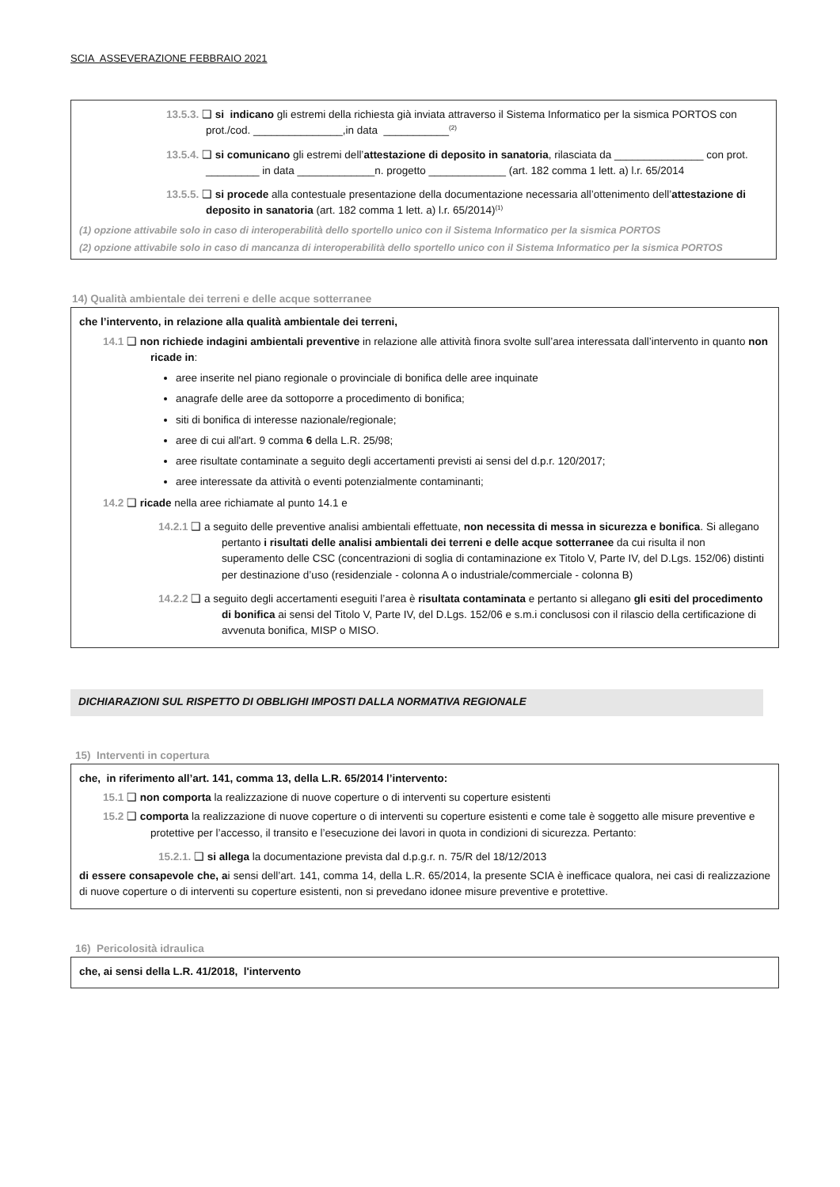SCIA ASSEVERAZIONE FEBBRAIO 2021
13.5.3. ❑ si indicano gli estremi della richiesta già inviata attraverso il Sistema Informatico per la sismica PORTOS con prot./cod. _______________,in data ___________<sup>(2)</sup>
13.5.4. ❑ si comunicano gli estremi dell’attestazione di deposito in sanatoria, rilasciata da _______________ con prot. _________ in data _____________n. progetto _____________ (art. 182 comma 1 lett. a) l.r. 65/2014
13.5.5. ❑ si procede alla contestuale presentazione della documentazione necessaria all’ottenimento dell’attestazione di deposito in sanatoria (art. 182 comma 1 lett. a) l.r. 65/2014)<sup>(1)</sup>
(1) opzione attivabile solo in caso di interoperabilità dello sportello unico con il Sistema Informatico per la sismica PORTOS
(2) opzione attivabile solo in caso di mancanza di interoperabilità dello sportello unico con il Sistema Informatico per la sismica PORTOS
14) Qualità ambientale dei terreni e delle acque sotterranee
che l’intervento, in relazione alla qualità ambientale dei terreni,
14.1 ❑ non richiede indagini ambientali preventive in relazione alle attività finora svolte sull’area interessata dall’intervento in quanto non ricade in:
aree inserite nel piano regionale o provinciale di bonifica delle aree inquinate
anagrafe delle aree da sottoporre a procedimento di bonifica;
siti di bonifica di interesse nazionale/regionale;
aree di cui all'art. 9 comma 6 della L.R. 25/98;
aree risultate contaminate a seguito degli accertamenti previsti ai sensi del d.p.r. 120/2017;
aree interessate da attività o eventi potenzialmente contaminanti;
14.2 ❑ ricade nella aree richiamate al punto 14.1 e
14.2.1 ❑ a seguito delle preventive analisi ambientali effettuate, non necessita di messa in sicurezza e bonifica. Si allegano pertanto i risultati delle analisi ambientali dei terreni e delle acque sotterranee da cui risulta il non superamento delle CSC (concentrazioni di soglia di contaminazione ex Titolo V, Parte IV, del D.Lgs. 152/06) distinti per destinazione d’uso (residenziale - colonna A o industriale/commerciale - colonna B)
14.2.2 ❑ a seguito degli accertamenti eseguiti l’area è risultata contaminata e pertanto si allegano gli esiti del procedimento di bonifica ai sensi del Titolo V, Parte IV, del D.Lgs. 152/06 e s.m.i conclusosi con il rilascio della certificazione di avvenuta bonifica, MISP o MISO.
DICHIARAZIONI SUL RISPETTO DI OBBLIGHI IMPOSTI DALLA NORMATIVA REGIONALE
15) Interventi in copertura
che, in riferimento all’art. 141, comma 13, della L.R. 65/2014 l’intervento:
15.1 ❑ non comporta la realizzazione di nuove coperture o di interventi su coperture esistenti
15.2 ❑ comporta la realizzazione di nuove coperture o di interventi su coperture esistenti e come tale è soggetto alle misure preventive e protettive per l’accesso, il transito e l’esecuzione dei lavori in quota in condizioni di sicurezza. Pertanto:
15.2.1. ❑ si allega la documentazione prevista dal d.p.g.r. n. 75/R del 18/12/2013
di essere consapevole che, ai sensi dell’art. 141, comma 14, della L.R. 65/2014, la presente SCIA è inefficace qualora, nei casi di realizzazione di nuove coperture o di interventi su coperture esistenti, non si prevedano idonee misure preventive e protettive.
16) Pericolosità idraulica
che, ai sensi della L.R. 41/2018, l'intervento